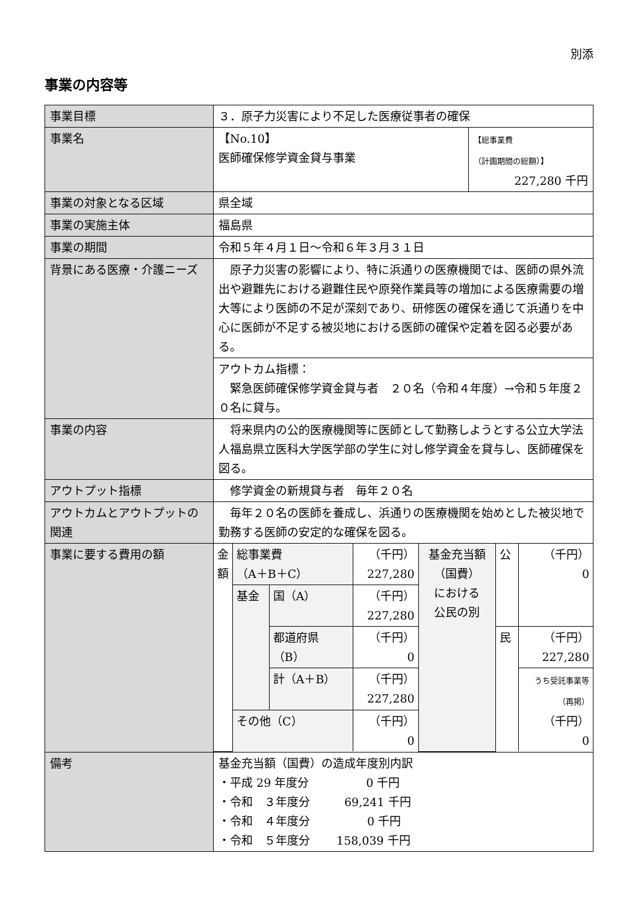別添
事業の内容等
| 事業目標 | ３．原子力災害により不足した医療従事者の確保 | |
| 事業名 | 【No.10】 医師確保修学資金貸与事業 | 【総事業費 （計画期間の総額）】 227,280 千円 |
| 事業の対象となる区域 | 県全域 | |
| 事業の実施主体 | 福島県 | |
| 事業の期間 | 令和５年４月１日～令和６年３月３１日 | |
| 背景にある医療・介護ニーズ | 原子力災害の影響により、特に浜通りの医療機関では、医師の県外流出や避難先における避難住民や原発作業員等の増加による医療需要の増大等により医師の不足が深刻であり、研修医の確保を通じて浜通りを中心に医師が不足する被災地における医師の確保や定着を図る必要がある。 | |
| | アウトカム指標： 緊急医師確保修学資金貸与者 ２０名（令和４年度）→令和５年度２０名に貸与。 | |
| 事業の内容 | 将来県内の公的医療機関等に医師として勤務しようとする公立大学法人福島県立医科大学医学部の学生に対し修学資金を貸与し、医師確保を図る。 | |
| アウトプット指標 | 修学資金の新規貸与者 毎年２０名 | |
| アウトカムとアウトプットの関連 | 毎年２０名の医師を養成し、浜通りの医療機関を始めとした被災地で勤務する医師の安定的な確保を図る。 | |
| 事業に要する費用の額 | / 金額 / 総事業費 （A＋B＋C） / / （千円） 227,280 / 基金充当額 （国費） における 公民の別 / 公 / （千円） 0 / / / 基金 / 国（A） / （千円） 227,280 / / / / / / / 都道府県 （B） / （千円） 0 / / 民 / （千円） 227,280 / / / / 計（A＋B） / （千円） 227,280 / / / うち受託事業等 （再掲） （千円） 0 / / / その他（C） / / （千円） 0 / / / / | |
| 備考 | 基金充当額（国費）の造成年度別内訳 ・平成 29 年度分 0 千円 ・令和 ３年度分 69,241 千円 ・令和 ４年度分 0 千円 ・令和 ５年度分 158,039 千円 | |